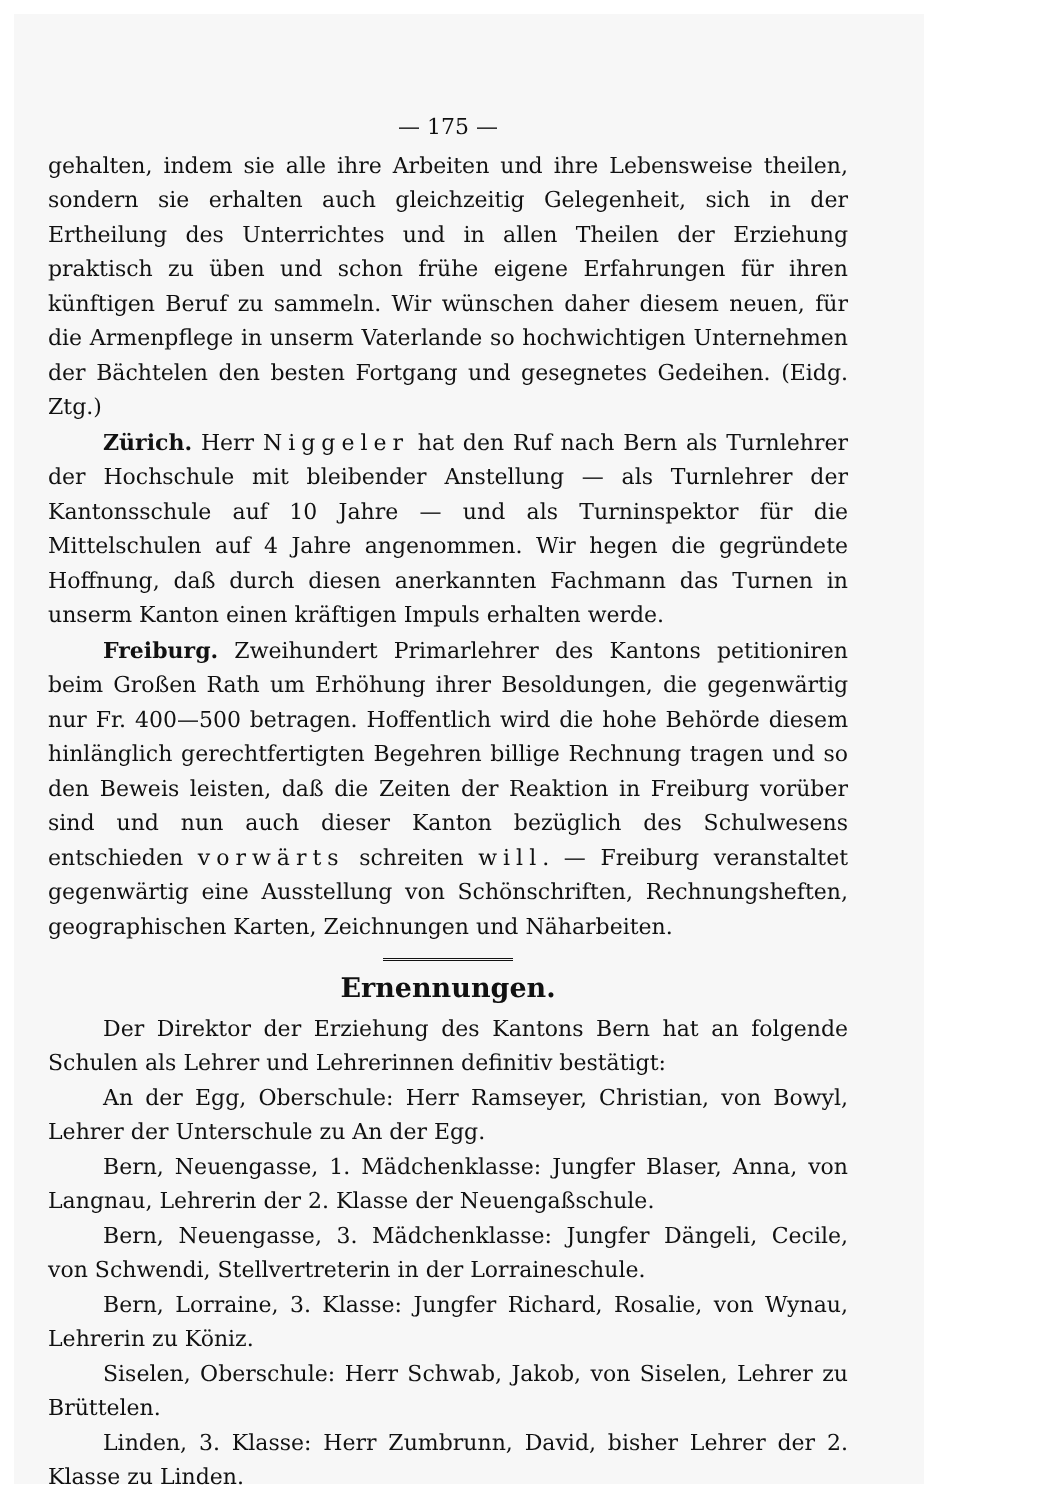— 175 —
gehalten, indem sie alle ihre Arbeiten und ihre Lebensweise theilen, sondern sie erhalten auch gleichzeitig Gelegenheit, sich in der Ertheilung des Unterrichtes und in allen Theilen der Erziehung praktisch zu üben und schon frühe eigene Erfahrungen für ihren künftigen Beruf zu sammeln. Wir wünschen daher diesem neuen, für die Armenpflege in unserm Vaterlande so hochwichtigen Unternehmen der Bächtelen den besten Fortgang und gesegnetes Gedeihen. (Eidg. Ztg.)
Zürich. Herr Niggeler hat den Ruf nach Bern als Turnlehrer der Hochschule mit bleibender Anstellung — als Turnlehrer der Kantonsschule auf 10 Jahre — und als Turninspektor für die Mittelschulen auf 4 Jahre angenommen. Wir hegen die gegründete Hoffnung, daß durch diesen anerkannten Fachmann das Turnen in unserm Kanton einen kräftigen Impuls erhalten werde.
Freiburg. Zweihundert Primarlehrer des Kantons petitioniren beim Großen Rath um Erhöhung ihrer Besoldungen, die gegenwärtig nur Fr. 400—500 betragen. Hoffentlich wird die hohe Behörde diesem hinlänglich gerechtfertigten Begehren billige Rechnung tragen und so den Beweis leisten, daß die Zeiten der Reaktion in Freiburg vorüber sind und nun auch dieser Kanton bezüglich des Schulwesens entschieden vorwärts schreiten will. — Freiburg veranstaltet gegenwärtig eine Ausstellung von Schönschriften, Rechnungsheften, geographischen Karten, Zeichnungen und Näharbeiten.
Ernennungen.
Der Direktor der Erziehung des Kantons Bern hat an folgende Schulen als Lehrer und Lehrerinnen definitiv bestätigt:
An der Egg, Oberschule: Herr Ramseyer, Christian, von Bowyl, Lehrer der Unterschule zu An der Egg.
Bern, Neuengasse, 1. Mädchenklasse: Jungfer Blaser, Anna, von Langnau, Lehrerin der 2. Klasse der Neuengaßschule.
Bern, Neuengasse, 3. Mädchenklasse: Jungfer Dängeli, Cecile, von Schwendi, Stellvertreterin in der Lorraineschule.
Bern, Lorraine, 3. Klasse: Jungfer Richard, Rosalie, von Wynau, Lehrerin zu Köniz.
Siselen, Oberschule: Herr Schwab, Jakob, von Siselen, Lehrer zu Brüttelen.
Linden, 3. Klasse: Herr Zumbrunn, David, bisher Lehrer der 2. Klasse zu Linden.